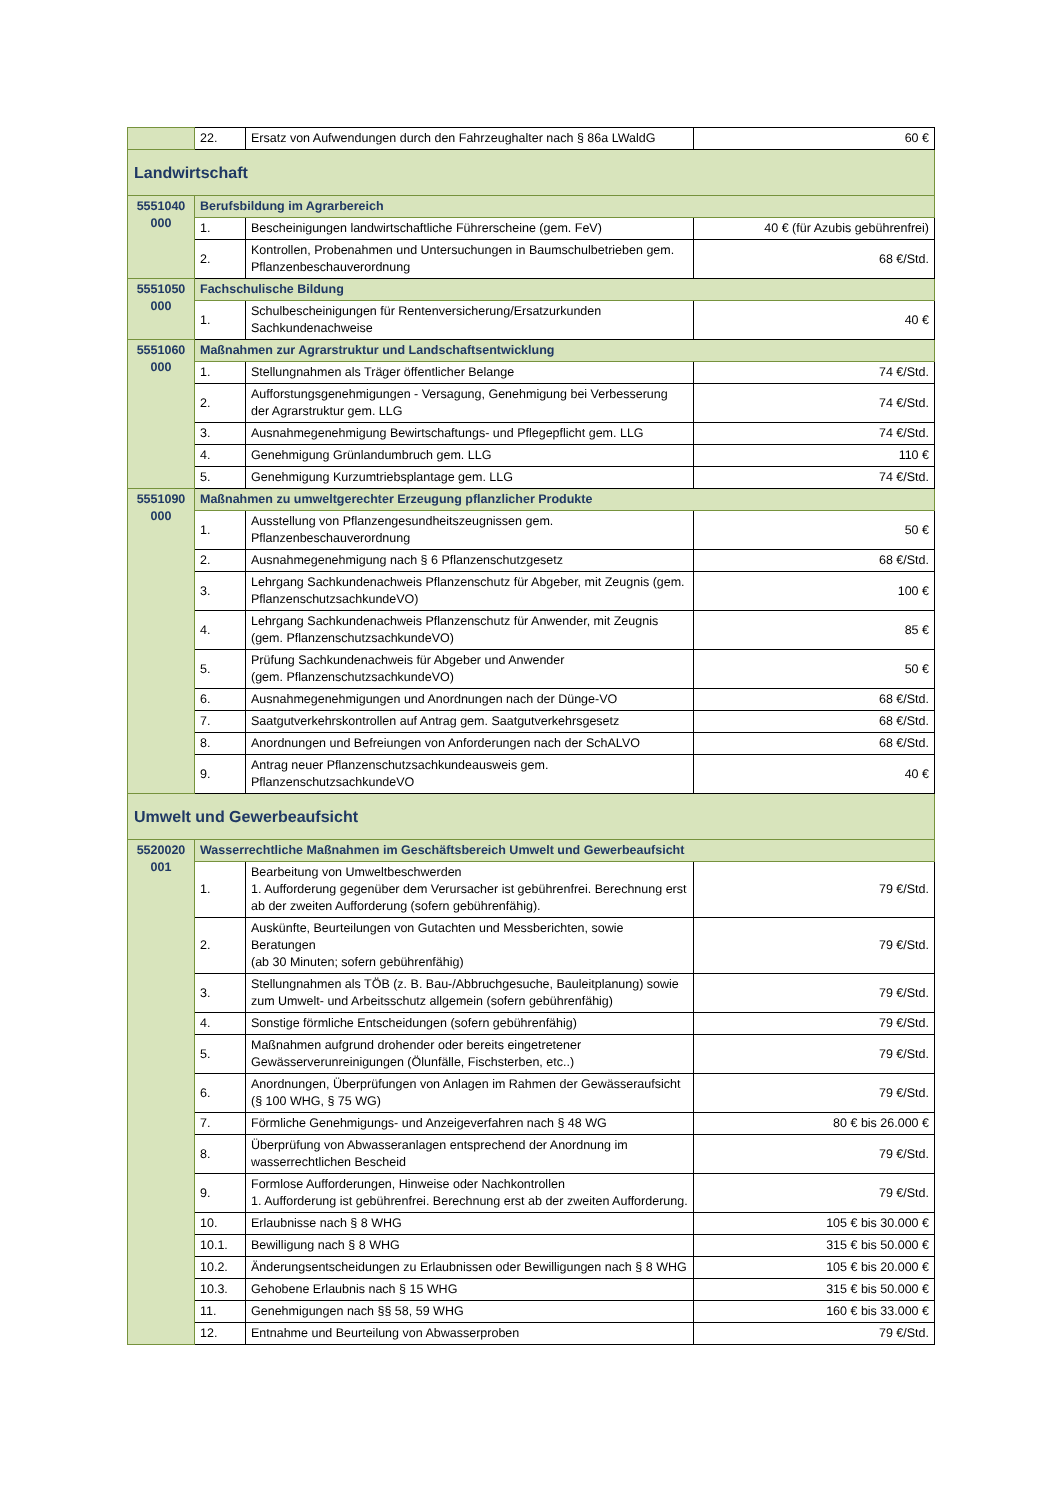| | 22. | Ersatz von Aufwendungen durch den Fahrzeughalter nach § 86a LWaldG | 60 € |
| Landwirtschaft | | | |
| 5551040 000 | Berufsbildung im Agrarbereich | | |
| | 1. | Bescheinigungen landwirtschaftliche Führerscheine (gem. FeV) | 40 € (für Azubis gebührenfrei) |
| | 2. | Kontrollen, Probenahmen und Untersuchungen in Baumschulbetrieben gem. Pflanzenbeschauverordnung | 68 €/Std. |
| 5551050 000 | Fachschulische Bildung | | |
| | 1. | Schulbescheinigungen für Rentenversicherung/Ersatzurkunden Sachkundenachweise | 40 € |
| 5551060 000 | Maßnahmen zur Agrarstruktur und Landschaftsentwicklung | | |
| | 1. | Stellungnahmen als Träger öffentlicher Belange | 74 €/Std. |
| | 2. | Aufforstungsgenehmigungen - Versagung, Genehmigung bei Verbesserung der Agrarstruktur gem. LLG | 74 €/Std. |
| | 3. | Ausnahmegenehmigung Bewirtschaftungs- und Pflegepflicht gem. LLG | 74 €/Std. |
| | 4. | Genehmigung Grünlandumbruch gem. LLG | 110 € |
| | 5. | Genehmigung Kurzumtriebsplantage gem. LLG | 74 €/Std. |
| 5551090 000 | Maßnahmen zu umweltgerechter Erzeugung pflanzlicher Produkte | | |
| | 1. | Ausstellung von Pflanzengesundheitszeugnissen gem. Pflanzenbeschauverordnung | 50 € |
| | 2. | Ausnahmegenehmigung nach § 6 Pflanzenschutzgesetz | 68 €/Std. |
| | 3. | Lehrgang Sachkundenachweis Pflanzenschutz für Abgeber, mit Zeugnis (gem. PflanzenschutzsachkundeVO) | 100 € |
| | 4. | Lehrgang Sachkundenachweis Pflanzenschutz für Anwender, mit Zeugnis (gem. PflanzenschutzsachkundeVO) | 85 € |
| | 5. | Prüfung Sachkundenachweis für Abgeber und Anwender (gem. PflanzenschutzsachkundeVO) | 50 € |
| | 6. | Ausnahmegenehmigungen und Anordnungen nach der Dünge-VO | 68 €/Std. |
| | 7. | Saatgutverkehrskontrollen auf Antrag gem. Saatgutverkehrsgesetz | 68 €/Std. |
| | 8. | Anordnungen und Befreiungen von Anforderungen nach der SchALVO | 68 €/Std. |
| | 9. | Antrag neuer Pflanzenschutzsachkundeausweis gem. PflanzenschutzsachkundeVO | 40 € |
| Umwelt und Gewerbeaufsicht | | | |
| 5520020 001 | Wasserrechtliche Maßnahmen im Geschäftsbereich Umwelt und Gewerbeaufsicht | | |
| | 1. | Bearbeitung von Umweltbeschwerden 1. Aufforderung gegenüber dem Verursacher ist gebührenfrei. Berechnung erst ab der zweiten Aufforderung (sofern gebührenfähig). | 79 €/Std. |
| | 2. | Auskünfte, Beurteilungen von Gutachten und Messberichten, sowie Beratungen (ab 30 Minuten; sofern gebührenfähig) | 79 €/Std. |
| | 3. | Stellungnahmen als TÖB (z. B. Bau-/Abbruchgesuche, Bauleitplanung) sowie zum Umwelt- und Arbeitsschutz allgemein (sofern gebührenfähig) | 79 €/Std. |
| | 4. | Sonstige förmliche Entscheidungen (sofern gebührenfähig) | 79 €/Std. |
| | 5. | Maßnahmen aufgrund drohender oder bereits eingetretener Gewässerverunreinigungen (Ölunfälle, Fischsterben, etc..) | 79 €/Std. |
| | 6. | Anordnungen, Überprüfungen von Anlagen im Rahmen der Gewässeraufsicht (§ 100 WHG, § 75 WG) | 79 €/Std. |
| | 7. | Förmliche Genehmigungs- und Anzeigeverfahren nach § 48 WG | 80 € bis 26.000 € |
| | 8. | Überprüfung von Abwasseranlagen entsprechend der Anordnung im wasserrechtlichen Bescheid | 79 €/Std. |
| | 9. | Formlose Aufforderungen, Hinweise oder Nachkontrollen 1. Aufforderung ist gebührenfrei. Berechnung erst ab der zweiten Aufforderung. | 79 €/Std. |
| | 10. | Erlaubnisse nach § 8 WHG | 105 € bis 30.000 € |
| | 10.1. | Bewilligung nach § 8 WHG | 315 € bis 50.000 € |
| | 10.2. | Änderungsentscheidungen zu Erlaubnissen oder Bewilligungen nach § 8 WHG | 105 € bis 20.000 € |
| | 10.3. | Gehobene Erlaubnis nach § 15 WHG | 315 € bis 50.000 € |
| | 11. | Genehmigungen nach §§ 58, 59 WHG | 160 € bis 33.000 € |
| | 12. | Entnahme und Beurteilung von Abwasserproben | 79 €/Std. |